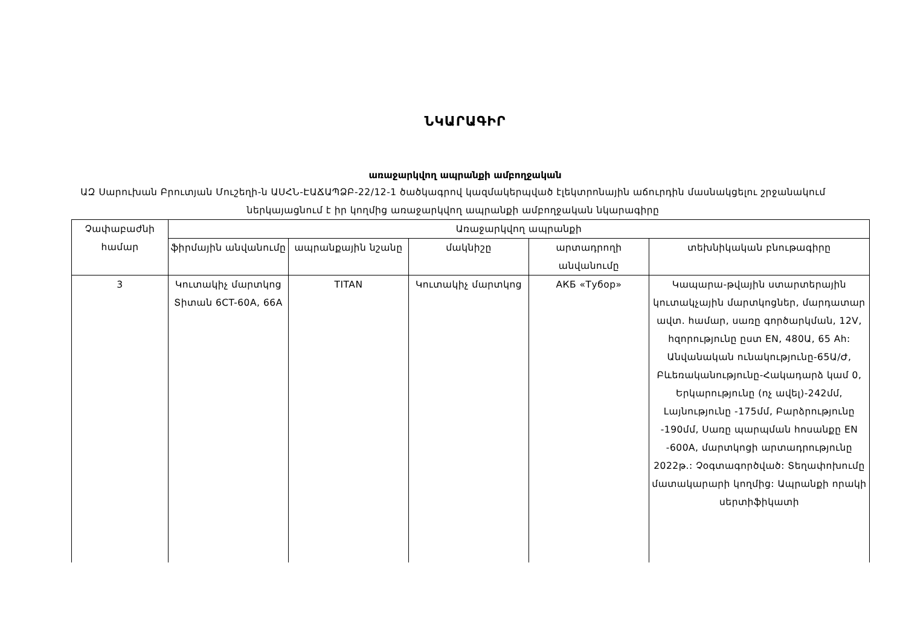ՆԿԱՐԱԳԻՐ
առաջարկվող ապրանքի ամբողջական
ԱԶ Սարուխան Բրուտյան Մուշեղի-ն ԱՍՀՆ-ԷԱՃԱՊՁԲ-22/12-1 ծածկագրով կազմակերպված էլեկտրոնային աճուրդին մասնակցելու շրջանակում ներկայացնում է իր կողմից առաջարկվող ապրանքի ամբողջական նկարագիրը
| Չափաբաժնի համար | Առաջարկվող ապրանքի | | | | |
| --- | --- | --- | --- | --- | --- |
| | ֆիրմային անվանումը | ապրանքային նշանը | մակնիշը | արտադրողի անվանումը | տեխնիկական բնութագիրը |
| 3 | Կուտակիչ մարտկոց Տիտան 6CT-60A, 66A | TITAN | Կուտակիչ մարտկոց | АКБ «Тубор» | Կապարա-թվային ստարտերային կուտակչային մարտկոցներ, մարդատար ավտ. համար, սառը գործարկման, 12V, հզորությունը ըստ EN, 480Ա, 65 Ah: Անվանական ունակությունը-65Ա/Ժ, Բևեռականությունը-Հակադարձ կամ 0, Երկարությունը (ոչ ավել)-242մմ, Լայնությունը -175մմ, Բարձրությունը -190մմ, Սառը պարպման հոսանքը EN -600A, մարտկոցի արտադրությունը 2022թ.: Չօգտագործված: Տեղափոխումը մատակարարի կողմից: Ապրանքի որակի սերտիֆիկատի |